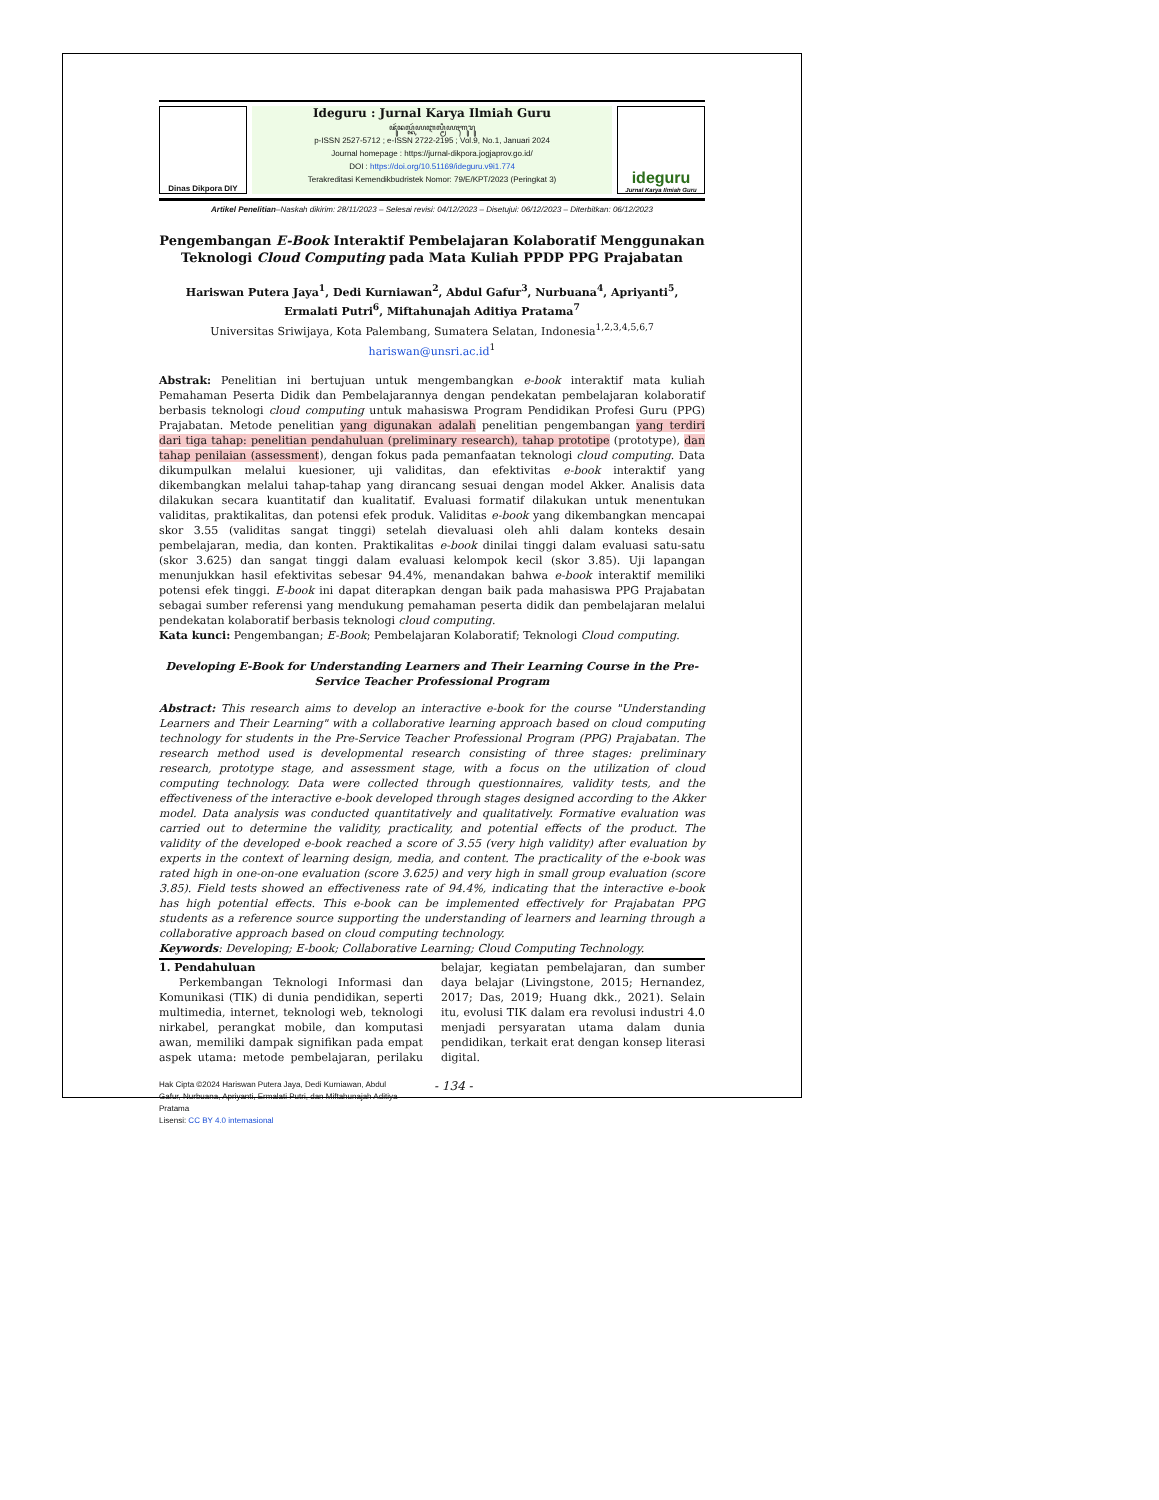Dinas Dikpora DIY
Ideguru : Jurnal Karya Ilmiah Guru
ꦗꦸꦂꦤꦭ꧀ꦏꦂꦪꦆꦭ꧀ꦩꦶꦪꦃꦒꦸꦫꦸ
p-ISSN 2527-5712 ; e-ISSN 2722-2195 ; Vol.9, No.1, Januari 2024
Journal homepage : https://jurnal-dikpora.jogjaprov.go.id/
DOI : https://doi.org/10.51169/ideguru.v9i1.774
Terakreditasi Kemendikbudristek Nomor: 79/E/KPT/2023 (Peringkat 3)
ideguru
Jurnal Karya Ilmiah Guru
Artikel Penelitian–Naskah dikirim: 28/11/2023 – Selesai revisi: 04/12/2023 – Disetujui: 06/12/2023 – Diterbitkan: 06/12/2023
Pengembangan E-Book Interaktif Pembelajaran Kolaboratif Menggunakan Teknologi Cloud Computing pada Mata Kuliah PPDP PPG Prajabatan
Hariswan Putera Jaya<sup>1</sup>, Dedi Kurniawan<sup>2</sup>, Abdul Gafur<sup>3</sup>, Nurbuana<sup>4</sup>, Apriyanti<sup>5</sup>, Ermalati Putri<sup>6</sup>, Miftahunajah Aditiya Pratama<sup>7</sup>
Universitas Sriwijaya, Kota Palembang, Sumatera Selatan, Indonesia<sup>1,2,3,4,5,6,7</sup>
hariswan@unsri.ac.id<sup>1</sup>
Abstrak: Penelitian ini bertujuan untuk mengembangkan e-book interaktif mata kuliah Pemahaman Peserta Didik dan Pembelajarannya dengan pendekatan pembelajaran kolaboratif berbasis teknologi cloud computing untuk mahasiswa Program Pendidikan Profesi Guru (PPG) Prajabatan. Metode penelitian yang digunakan adalah penelitian pengembangan yang terdiri dari tiga tahap: penelitian pendahuluan (preliminary research), tahap prototipe (prototype), dan tahap penilaian (assessment), dengan fokus pada pemanfaatan teknologi cloud computing. Data dikumpulkan melalui kuesioner, uji validitas, dan efektivitas e-book interaktif yang dikembangkan melalui tahap-tahap yang dirancang sesuai dengan model Akker. Analisis data dilakukan secara kuantitatif dan kualitatif. Evaluasi formatif dilakukan untuk menentukan validitas, praktikalitas, dan potensi efek produk. Validitas e-book yang dikembangkan mencapai skor 3.55 (validitas sangat tinggi) setelah dievaluasi oleh ahli dalam konteks desain pembelajaran, media, dan konten. Praktikalitas e-book dinilai tinggi dalam evaluasi satu-satu (skor 3.625) dan sangat tinggi dalam evaluasi kelompok kecil (skor 3.85). Uji lapangan menunjukkan hasil efektivitas sebesar 94.4%, menandakan bahwa e-book interaktif memiliki potensi efek tinggi. E-book ini dapat diterapkan dengan baik pada mahasiswa PPG Prajabatan sebagai sumber referensi yang mendukung pemahaman peserta didik dan pembelajaran melalui pendekatan kolaboratif berbasis teknologi cloud computing.
Kata kunci: Pengembangan; E-Book; Pembelajaran Kolaboratif; Teknologi Cloud computing.
Developing E-Book for Understanding Learners and Their Learning Course in the Pre-Service Teacher Professional Program
Abstract: This research aims to develop an interactive e-book for the course "Understanding Learners and Their Learning" with a collaborative learning approach based on cloud computing technology for students in the Pre-Service Teacher Professional Program (PPG) Prajabatan. The research method used is developmental research consisting of three stages: preliminary research, prototype stage, and assessment stage, with a focus on the utilization of cloud computing technology. Data were collected through questionnaires, validity tests, and the effectiveness of the interactive e-book developed through stages designed according to the Akker model. Data analysis was conducted quantitatively and qualitatively. Formative evaluation was carried out to determine the validity, practicality, and potential effects of the product. The validity of the developed e-book reached a score of 3.55 (very high validity) after evaluation by experts in the context of learning design, media, and content. The practicality of the e-book was rated high in one-on-one evaluation (score 3.625) and very high in small group evaluation (score 3.85). Field tests showed an effectiveness rate of 94.4%, indicating that the interactive e-book has high potential effects. This e-book can be implemented effectively for Prajabatan PPG students as a reference source supporting the understanding of learners and learning through a collaborative approach based on cloud computing technology.
Keywords: Developing; E-book; Collaborative Learning; Cloud Computing Technology.
1. Pendahuluan
Perkembangan Teknologi Informasi dan Komunikasi (TIK) di dunia pendidikan, seperti multimedia, internet, teknologi web, teknologi nirkabel, perangkat mobile, dan komputasi awan, memiliki dampak signifikan pada empat aspek utama: metode pembelajaran, perilaku belajar, kegiatan pembelajaran, dan sumber daya belajar (Livingstone, 2015; Hernandez, 2017; Das, 2019; Huang dkk., 2021). Selain itu, evolusi TIK dalam era revolusi industri 4.0 menjadi persyaratan utama dalam dunia pendidikan, terkait erat dengan konsep literasi digital.
Hak Cipta ©2024 Hariswan Putera Jaya, Dedi Kurniawan, Abdul Gafur, Nurbuana, Apriyanti, Ermalati Putri, dan Miftahunajah Aditiya Pratama
Lisensi: CC BY 4.0 internasional
- 134 -